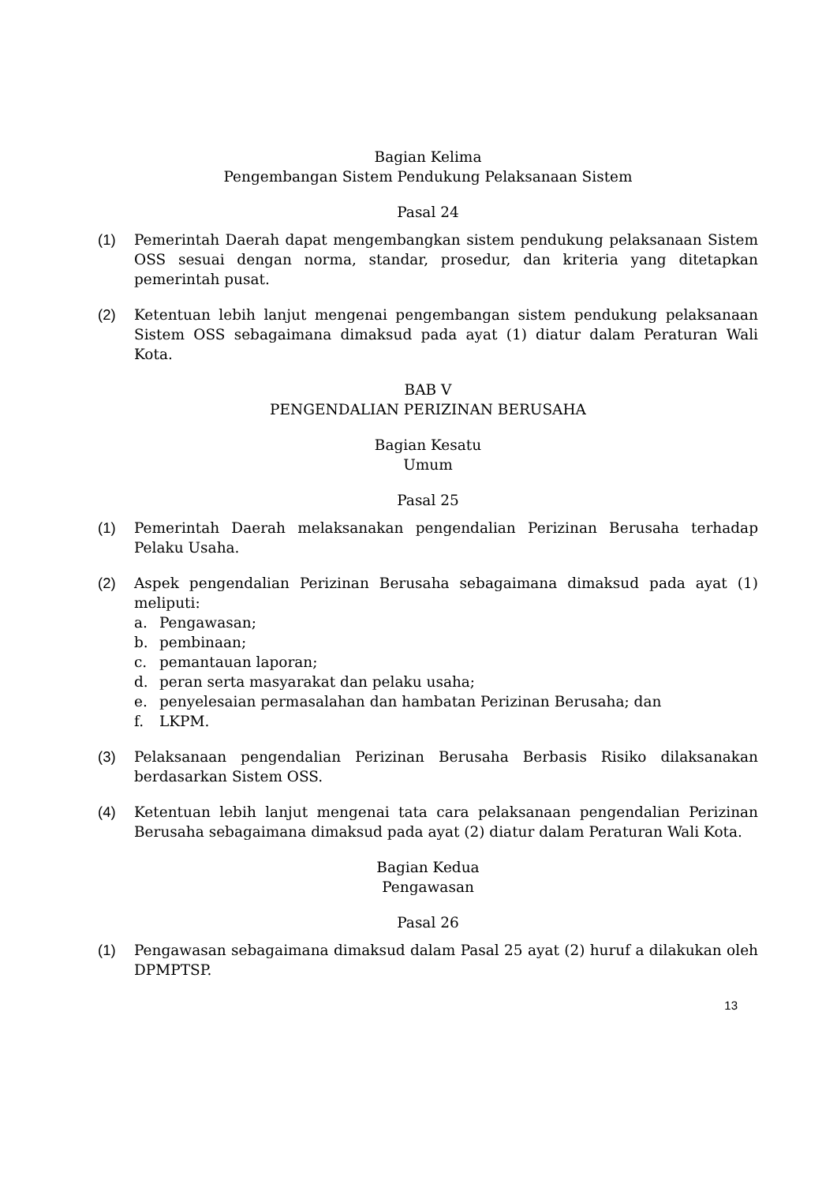Bagian Kelima
Pengembangan Sistem Pendukung Pelaksanaan Sistem
Pasal 24
(1) Pemerintah Daerah dapat mengembangkan sistem pendukung pelaksanaan Sistem OSS sesuai dengan norma, standar, prosedur, dan kriteria yang ditetapkan pemerintah pusat.
(2) Ketentuan lebih lanjut mengenai pengembangan sistem pendukung pelaksanaan Sistem OSS sebagaimana dimaksud pada ayat (1) diatur dalam Peraturan Wali Kota.
BAB V
PENGENDALIAN PERIZINAN BERUSAHA
Bagian Kesatu
Umum
Pasal 25
(1) Pemerintah Daerah melaksanakan pengendalian Perizinan Berusaha terhadap Pelaku Usaha.
(2) Aspek pengendalian Perizinan Berusaha sebagaimana dimaksud pada ayat (1) meliputi:
a. Pengawasan;
b. pembinaan;
c. pemantauan laporan;
d. peran serta masyarakat dan pelaku usaha;
e. penyelesaian permasalahan dan hambatan Perizinan Berusaha; dan
f. LKPM.
(3) Pelaksanaan pengendalian Perizinan Berusaha Berbasis Risiko dilaksanakan berdasarkan Sistem OSS.
(4) Ketentuan lebih lanjut mengenai tata cara pelaksanaan pengendalian Perizinan Berusaha sebagaimana dimaksud pada ayat (2) diatur dalam Peraturan Wali Kota.
Bagian Kedua
Pengawasan
Pasal 26
(1) Pengawasan sebagaimana dimaksud dalam Pasal 25 ayat (2) huruf a dilakukan oleh DPMPTSP.
13